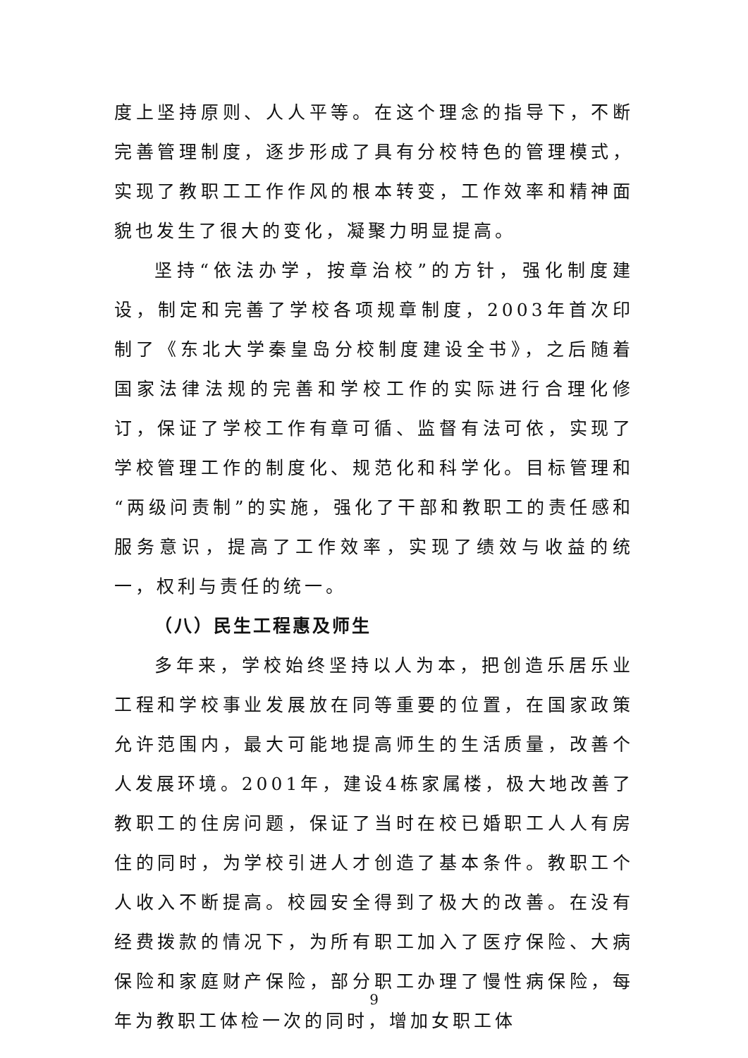度上坚持原则、人人平等。在这个理念的指导下，不断完善管理制度，逐步形成了具有分校特色的管理模式，实现了教职工工作作风的根本转变，工作效率和精神面貌也发生了很大的变化，凝聚力明显提高。
坚持“依法办学，按章治校”的方针，强化制度建设，制定和完善了学校各项规章制度，2003年首次印制了《东北大学秦皇岛分校制度建设全书》，之后随着国家法律法规的完善和学校工作的实际进行合理化修订，保证了学校工作有章可循、监督有法可依，实现了学校管理工作的制度化、规范化和科学化。目标管理和“两级问责制”的实施，强化了干部和教职工的责任感和服务意识，提高了工作效率，实现了绩效与收益的统一，权利与责任的统一。
（八）民生工程惠及师生
多年来，学校始终坚持以人为本，把创造乐居乐业工程和学校事业发展放在同等重要的位置，在国家政策允许范围内，最大可能地提高师生的生活质量，改善个人发展环境。2001年，建设4栋家属楼，极大地改善了教职工的住房问题，保证了当时在校已婚职工人人有房住的同时，为学校引进人才创造了基本条件。教职工个人收入不断提高。校园安全得到了极大的改善。在没有经费拨款的情况下，为所有职工加入了医疗保险、大病保险和家庭财产保险，部分职工办理了慢性病保险，每年为教职工体检一次的同时，增加女职工体
9